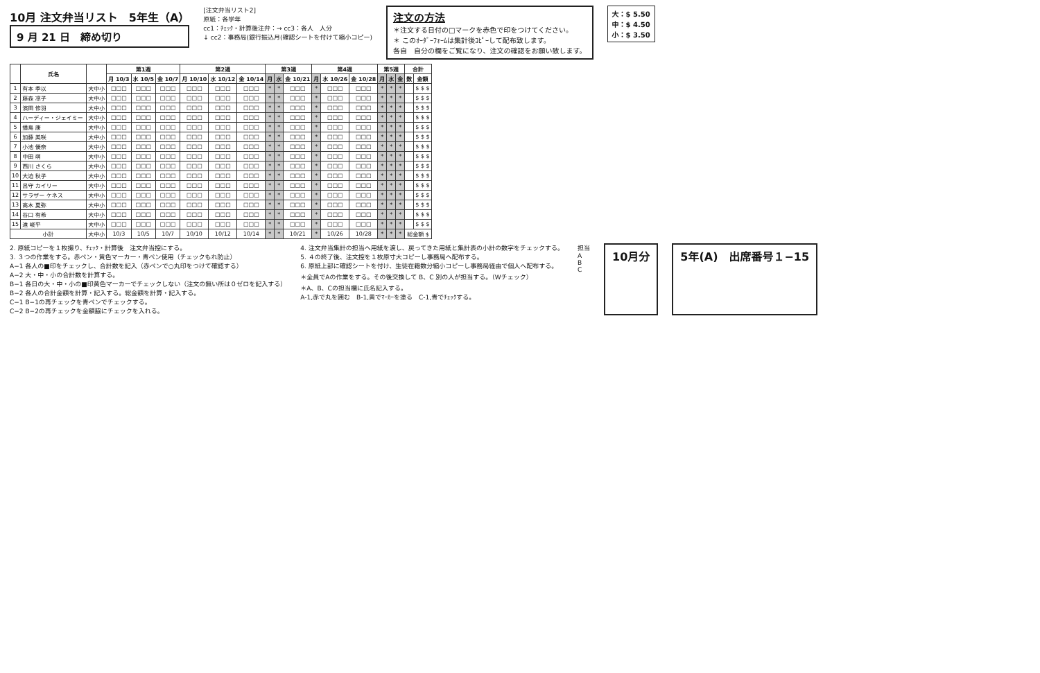10月 注文弁当リスト　5年生（A）
9 月 21 日　締め切り
[注文弁当リスト2]
原紙：各学年
cc1：ﾁｪｯｸ・計算後注弁：→ cc3：各人　人分
↓ cc2：事務局(銀行振込月(確認シートを付けて縮小コピー)
注文の方法
＊注文する日付の□マークを赤色で印をつけてください。
＊ このｵｰﾀﾞｰﾌｫｰﾑは集計後ｺﾋﾟｰして配布致します。
各自　自分の欄をご覧になり、注文の確認をお願い致します。
大：$ 5.50
中：$ 4.50
小：$ 3.50
| | 氏名 | | 第1週 | | | 第2週 | | | 第3週 | | | 第4週 | | | 第5週 | | | 合計 | |
| --- | --- | --- | --- | --- | --- | --- | --- | --- | --- | --- | --- | --- | --- | --- | --- | --- | --- | --- | --- |
| | | | 月 10/3 | 水 10/5 | 金 10/7 | 月 10/10 | 水 10/12 | 金 10/14 | 月 | 水 | 金 10/21 | 月 | 水 10/26 | 金 10/28 | 月 | 水 | 金 | 数 | 金額 |
| 1 | 有本 季以 | 大中小 | □□□ | □□□ | □□□ | □□□ | □□□ | □□□ | * | * | □□□ | * | □□□ | □□□ | * | * | * | | $ $ $ |
| 2 | 藤森 凛子 | 大中小 | □□□ | □□□ | □□□ | □□□ | □□□ | □□□ | * | * | □□□ | * | □□□ | □□□ | * | * | * | | $ $ $ |
| 3 | 濱田 修羽 | 大中小 | □□□ | □□□ | □□□ | □□□ | □□□ | □□□ | * | * | □□□ | * | □□□ | □□□ | * | * | * | | $ $ $ |
| 4 | ハーディー・ジェイミー | 大中小 | □□□ | □□□ | □□□ | □□□ | □□□ | □□□ | * | * | □□□ | * | □□□ | □□□ | * | * | * | | $ $ $ |
| 5 | 播島 康 | 大中小 | □□□ | □□□ | □□□ | □□□ | □□□ | □□□ | * | * | □□□ | * | □□□ | □□□ | * | * | * | | $ $ $ |
| 6 | 加藤 美咲 | 大中小 | □□□ | □□□ | □□□ | □□□ | □□□ | □□□ | * | * | □□□ | * | □□□ | □□□ | * | * | * | | $ $ $ |
| 7 | 小池 優奈 | 大中小 | □□□ | □□□ | □□□ | □□□ | □□□ | □□□ | * | * | □□□ | * | □□□ | □□□ | * | * | * | | $ $ $ |
| 8 | 中田 萌 | 大中小 | □□□ | □□□ | □□□ | □□□ | □□□ | □□□ | * | * | □□□ | * | □□□ | □□□ | * | * | * | | $ $ $ |
| 9 | 西川 さくら | 大中小 | □□□ | □□□ | □□□ | □□□ | □□□ | □□□ | * | * | □□□ | * | □□□ | □□□ | * | * | * | | $ $ $ |
| 10 | 大迫 秋子 | 大中小 | □□□ | □□□ | □□□ | □□□ | □□□ | □□□ | * | * | □□□ | * | □□□ | □□□ | * | * | * | | $ $ $ |
| 11 | 呂守 カイリー | 大中小 | □□□ | □□□ | □□□ | □□□ | □□□ | □□□ | * | * | □□□ | * | □□□ | □□□ | * | * | * | | $ $ $ |
| 12 | サラザー ケネス | 大中小 | □□□ | □□□ | □□□ | □□□ | □□□ | □□□ | * | * | □□□ | * | □□□ | □□□ | * | * | * | | $ $ $ |
| 13 | 高木 夏弥 | 大中小 | □□□ | □□□ | □□□ | □□□ | □□□ | □□□ | * | * | □□□ | * | □□□ | □□□ | * | * | * | | $ $ $ |
| 14 | 谷口 有希 | 大中小 | □□□ | □□□ | □□□ | □□□ | □□□ | □□□ | * | * | □□□ | * | □□□ | □□□ | * | * | * | | $ $ $ |
| 15 | 遠 峻平 | 大中小 | □□□ | □□□ | □□□ | □□□ | □□□ | □□□ | * | * | □□□ | * | □□□ | □□□ | * | * | * | | $ $ $ |
| 小計 | | 大中小 | 10/3 | 10/5 | 10/7 | 10/10 | 10/12 | 10/14 | * | * | 10/21 | * | 10/26 | 10/28 | * | * | * | 総金額 $ | |
2. 原紙コピーを１枚撮り、ﾁｪｯｸ・計算後　注文弁当控にする。
3. ３つの作業をする。赤ペン・黄色マーカー・青ペン使用（チェックもれ防止）
A−1 各人の■印をチェックし、合計数を記入（赤ペンで○丸印をつけて確認する）
A−2 大・中・小の合計数を計算する。
B−1 各日の大・中・小の■印黄色マーカーでチェックしない（注文の無い所は０ゼロを記入する）
B−2 各人の合計金額を計算・記入する。総金額を計算・記入する。
C−1 B−1の再チェックを青ペンでチェックする。
C−2 B−2の再チェックを金額脇にチェックを入れる。
4. 注文弁当集計の担当へ用紙を渡し、戻ってきた用紙と集計表の小計の数字をチェックする。
5. ４の終了後、注文控を１枚原寸大コピーし事務局へ配布する。
6. 原紙上部に確認シートを付け、生徒在籍数分縮小コピーし事務局経由で個人へ配布する。
＊全員でAの作業をする。その後交換して B、C 別の人が担当する。（Wチェック）
＊A、B、Cの担当欄に氏名記入する。
A-1,赤で丸を囲む　B-1,黄でﾏｰｶｰを塗る　C-1,青でﾁｪｯｸする。
担当
A
B
C
10月分 5年(A)　出席番号１−15